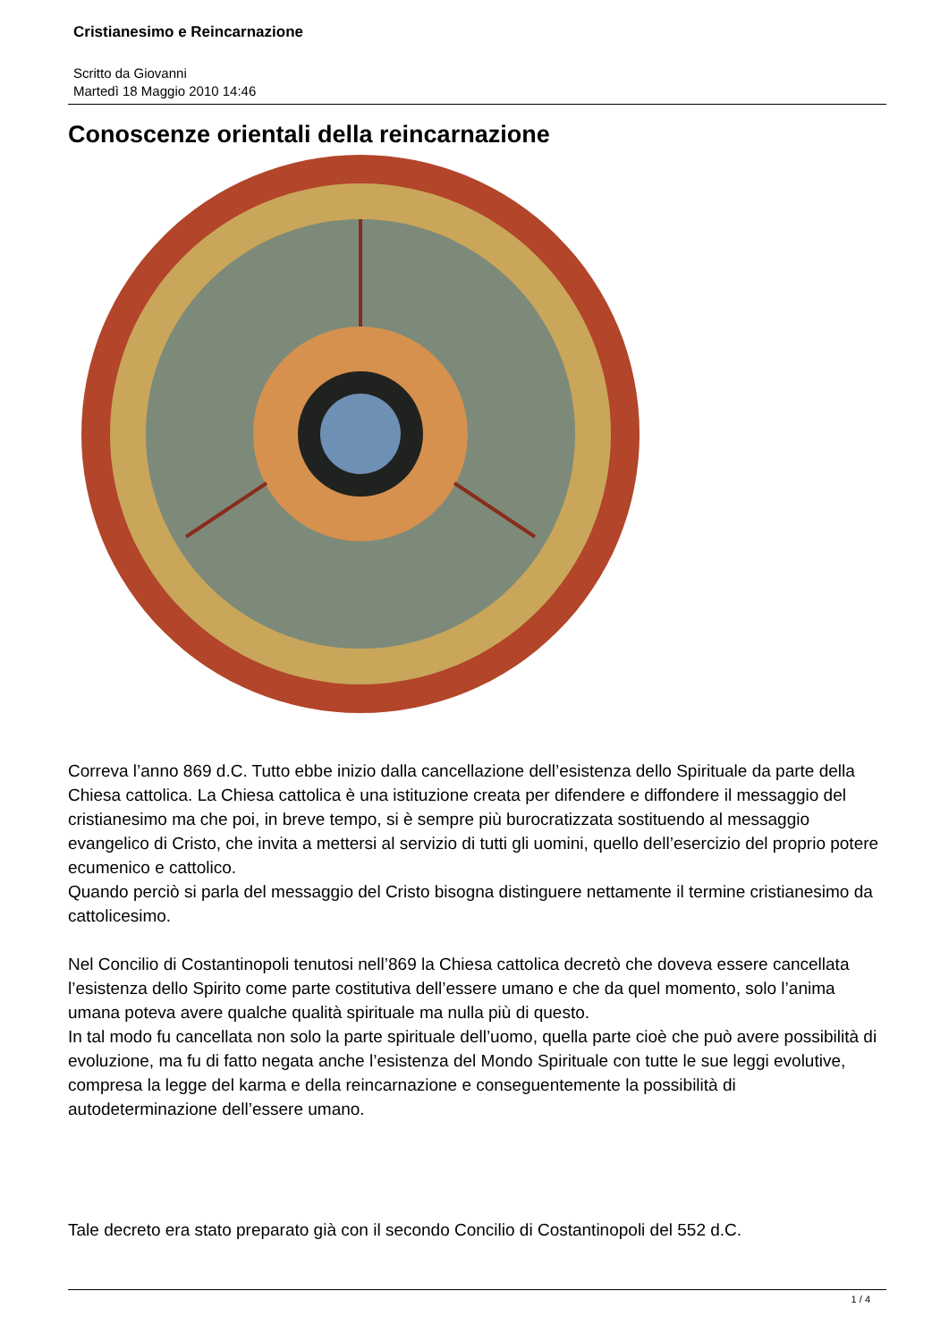Cristianesimo e Reincarnazione
Scritto da Giovanni
Martedì 18 Maggio 2010 14:46
Conoscenze orientali della reincarnazione
Correva l’anno 869 d.C. Tutto ebbe inizio dalla cancellazione dell’esistenza dello Spirituale da parte della Chiesa cattolica. La Chiesa cattolica è una istituzione creata per difendere e diffondere il messaggio del cristianesimo ma che poi, in breve tempo, si è sempre più burocratizzata sostituendo al messaggio evangelico di Cristo, che invita a mettersi al servizio di tutti gli uomini, quello dell’esercizio del proprio potere ecumenico e cattolico.
Quando perciò si parla del messaggio del Cristo bisogna distinguere nettamente il termine cristianesimo da cattolicesimo.
Nel Concilio di Costantinopoli tenutosi nell’869 la Chiesa cattolica decretò che doveva essere cancellata l’esistenza dello Spirito come parte costitutiva dell’essere umano e che da quel momento, solo l’anima umana poteva avere qualche qualità spirituale ma nulla più di questo.
In tal modo fu cancellata non solo la parte spirituale dell’uomo, quella parte cioè che può avere possibilità di evoluzione, ma fu di fatto negata anche l’esistenza del Mondo Spirituale con tutte le sue leggi evolutive, compresa la legge del karma e della reincarnazione e conseguentemente la possibilità di autodeterminazione dell’essere umano.
Tale decreto era stato preparato già con il secondo Concilio di Costantinopoli del 552 d.C.
1 / 4